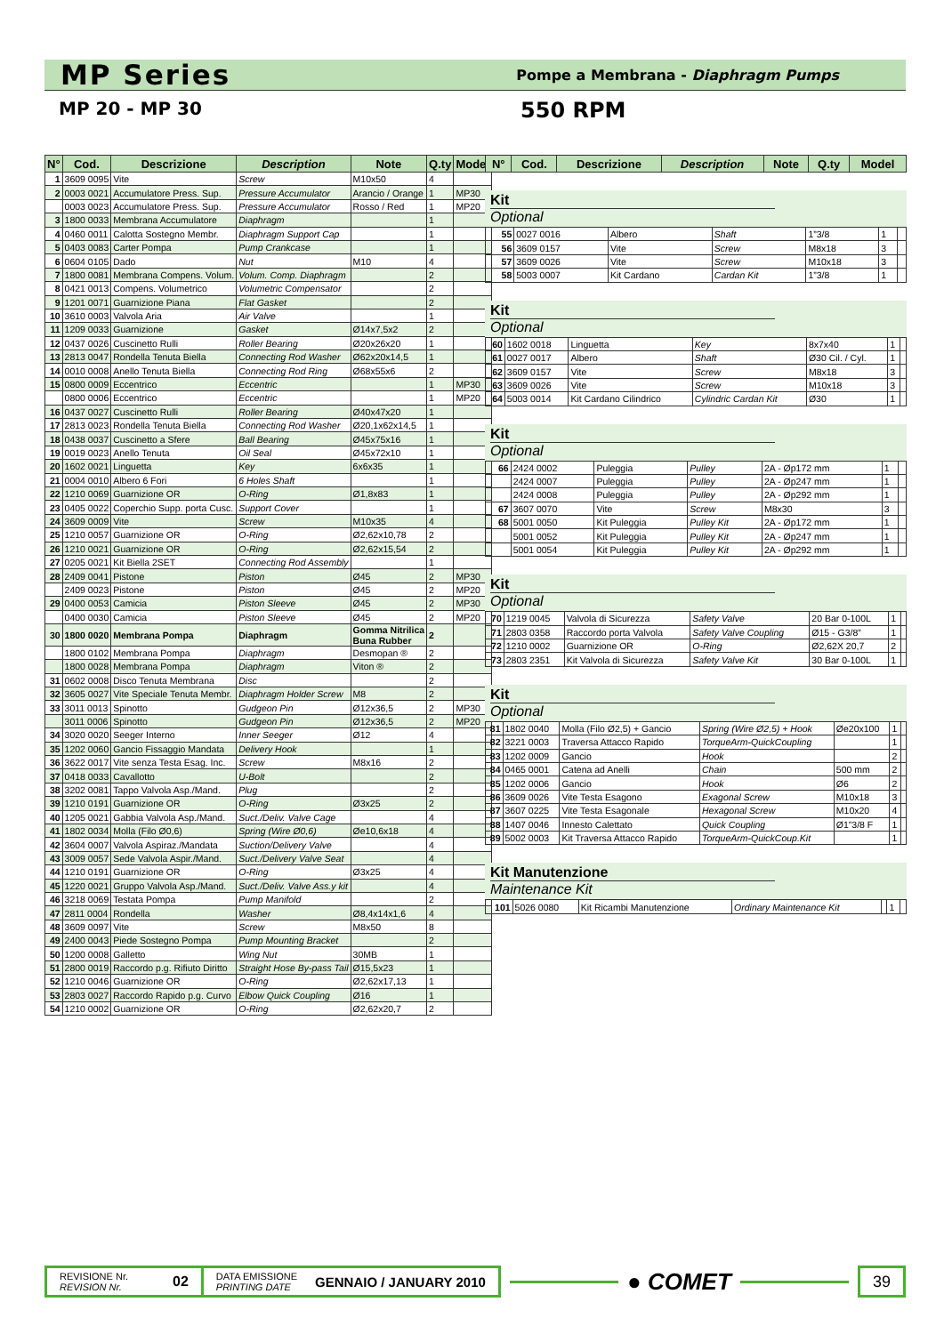MP Series
Pompe a Membrana - Diaphragm Pumps
MP 20 - MP 30 550 RPM
| N° | Cod. | Descrizione | Description | Note | Q.ty | Model |
| --- | --- | --- | --- | --- | --- | --- |
| 1 | 3609 0095 | Vite | Screw | M10x50 | 4 | |
| 2 | 0003 0021 | Accumulatore Press. Sup. | Pressure Accumulator | Arancio / Orange | 1 | MP30 |
| | 0003 0023 | Accumulatore Press. Sup. | Pressure Accumulator | Rosso / Red | 1 | MP20 |
| 3 | 1800 0033 | Membrana Accumulatore | Diaphragm | | 1 | |
| 4 | 0460 0011 | Calotta Sostegno Membr. | Diaphragm Support Cap | | 1 | |
| 5 | 0403 0083 | Carter Pompa | Pump Crankcase | | 1 | |
| 6 | 0604 0105 | Dado | Nut | M10 | 4 | |
| 7 | 1800 0081 | Membrana Compens. Volum. | Volum. Comp. Diaphragm | | 2 | |
| 8 | 0421 0013 | Compens. Volumetrico | Volumetric Compensator | | 2 | |
| 9 | 1201 0071 | Guarnizione Piana | Flat Gasket | | 2 | |
| 10 | 3610 0003 | Valvola Aria | Air Valve | | 1 | |
| 11 | 1209 0033 | Guarnizione | Gasket | Ø14x7,5x2 | 2 | |
| 12 | 0437 0026 | Cuscinetto Rulli | Roller Bearing | Ø20x26x20 | 1 | |
| 13 | 2813 0047 | Rondella Tenuta Biella | Connecting Rod Washer | Ø62x20x14,5 | 1 | |
| 14 | 0010 0008 | Anello Tenuta Biella | Connecting Rod Ring | Ø68x55x6 | 2 | |
| 15 | 0800 0009 | Eccentrico | Eccentric | | 1 | MP30 |
| | 0800 0006 | Eccentrico | Eccentric | | 1 | MP20 |
| 16 | 0437 0027 | Cuscinetto Rulli | Roller Bearing | Ø40x47x20 | 1 | |
| 17 | 2813 0023 | Rondella Tenuta Biella | Connecting Rod Washer | Ø20,1x62x14,5 | 1 | |
| 18 | 0438 0037 | Cuscinetto a Sfere | Ball Bearing | Ø45x75x16 | 1 | |
| 19 | 0019 0023 | Anello Tenuta | Oil Seal | Ø45x72x10 | 1 | |
| 20 | 1602 0021 | Linguetta | Key | 6x6x35 | 1 | |
| 21 | 0004 0010 | Albero 6 Fori | 6 Holes Shaft | | 1 | |
| 22 | 1210 0069 | Guarnizione OR | O-Ring | Ø1,8x83 | 1 | |
| 23 | 0405 0022 | Coperchio Supp. porta Cusc. | Support Cover | | 1 | |
| 24 | 3609 0009 | Vite | Screw | M10x35 | 4 | |
| 25 | 1210 0057 | Guarnizione OR | O-Ring | Ø2,62x10,78 | 2 | |
| 26 | 1210 0021 | Guarnizione OR | O-Ring | Ø2,62x15,54 | 2 | |
| 27 | 0205 0021 | Kit Biella 2SET | Connecting Rod Assembly | | 1 | |
| 28 | 2409 0041 | Pistone | Piston | Ø45 | 2 | MP30 |
| | 2409 0023 | Pistone | Piston | Ø45 | 2 | MP20 |
| 29 | 0400 0053 | Camicia | Piston Sleeve | Ø45 | 2 | MP30 |
| | 0400 0030 | Camicia | Piston Sleeve | Ø45 | 2 | MP20 |
| 30 | 1800 0020 | Membrana Pompa | Diaphragm | Gomma Nitrilica Buna Rubber | 2 | |
| | 1800 0102 | Membrana Pompa | Diaphragm | Desmopan ® | 2 | |
| | 1800 0028 | Membrana Pompa | Diaphragm | Viton ® | 2 | |
| 31 | 0602 0008 | Disco Tenuta Membrana | Disc | | 2 | |
| 32 | 3605 0027 | Vite Speciale Tenuta Membr. | Diaphragm Holder Screw | M8 | 2 | |
| 33 | 3011 0013 | Spinotto | Gudgeon Pin | Ø12x36,5 | 2 | MP30 |
| | 3011 0006 | Spinotto | Gudgeon Pin | Ø12x36,5 | 2 | MP20 |
| 34 | 3020 0020 | Seeger Interno | Inner Seeger | Ø12 | 4 | |
| 35 | 1202 0060 | Gancio Fissaggio Mandata | Delivery Hook | | 1 | |
| 36 | 3622 0017 | Vite senza Testa Esag. Inc. | Screw | M8x16 | 2 | |
| 37 | 0418 0033 | Cavallotto | U-Bolt | | 2 | |
| 38 | 3202 0081 | Tappo Valvola Asp./Mand. | Plug | | 2 | |
| 39 | 1210 0191 | Guarnizione OR | O-Ring | Ø3x25 | 2 | |
| 40 | 1205 0021 | Gabbia Valvola Asp./Mand. | Suct./Deliv. Valve Cage | | 4 | |
| 41 | 1802 0034 | Molla (Filo Ø0,6) | Spring (Wire Ø0,6) | Øe10,6x18 | 4 | |
| 42 | 3604 0007 | Valvola Aspiraz./Mandata | Suction/Delivery Valve | | 4 | |
| 43 | 3009 0057 | Sede Valvola Aspir./Mand. | Suct./Delivery Valve Seat | | 4 | |
| 44 | 1210 0191 | Guarnizione OR | O-Ring | Ø3x25 | 4 | |
| 45 | 1220 0021 | Gruppo Valvola Asp./Mand. | Suct./Deliv. Valve Ass.y kit | | 4 | |
| 46 | 3218 0069 | Testata Pompa | Pump Manifold | | 2 | |
| 47 | 2811 0004 | Rondella | Washer | Ø8,4x14x1,6 | 4 | |
| 48 | 3609 0097 | Vite | Screw | M8x50 | 8 | |
| 49 | 2400 0043 | Piede Sostegno Pompa | Pump Mounting Bracket | | 2 | |
| 50 | 1200 0008 | Galletto | Wing Nut | 30MB | 1 | |
| 51 | 2800 0019 | Raccordo p.g. Rifiuto Diritto | Straight Hose By-pass Tail | Ø15,5x23 | 1 | |
| 52 | 1210 0046 | Guarnizione OR | O-Ring | Ø2,62x17,13 | 1 | |
| 53 | 2803 0027 | Raccordo Rapido p.g. Curvo | Elbow Quick Coupling | Ø16 | 1 | |
| 54 | 1210 0002 | Guarnizione OR | O-Ring | Ø2,62x20,7 | 2 | |
| N° | Cod. | Descrizione | Description | Note | Q.ty | Model |
| --- | --- | --- | --- | --- | --- | --- |
Kit
Optional
| 55 | 0027 0016 | Albero | Shaft | 1”3/8 | 1 | |
| 56 | 3609 0157 | Vite | Screw | M8x18 | 3 | |
| 57 | 3609 0026 | Vite | Screw | M10x18 | 3 | |
| 58 | 5003 0007 | Kit Cardano | Cardan Kit | 1”3/8 | 1 | |
Kit
Optional
| 60 | 1602 0018 | Linguetta | Key | 8x7x40 | 1 | |
| 61 | 0027 0017 | Albero | Shaft | Ø30 Cil. / Cyl. | 1 | |
| 62 | 3609 0157 | Vite | Screw | M8x18 | 3 | |
| 63 | 3609 0026 | Vite | Screw | M10x18 | 3 | |
| 64 | 5003 0014 | Kit Cardano Cilindrico | Cylindric Cardan Kit | Ø30 | 1 | |
Kit
Optional
| 66 | 2424 0002 | Puleggia | Pulley | 2A - Øp172 mm | 1 | |
| | 2424 0007 | Puleggia | Pulley | 2A - Øp247 mm | 1 | |
| | 2424 0008 | Puleggia | Pulley | 2A - Øp292 mm | 1 | |
| 67 | 3607 0070 | Vite | Screw | M8x30 | 3 | |
| 68 | 5001 0050 | Kit Puleggia | Pulley Kit | 2A - Øp172 mm | 1 | |
| | 5001 0052 | Kit Puleggia | Pulley Kit | 2A - Øp247 mm | 1 | |
| | 5001 0054 | Kit Puleggia | Pulley Kit | 2A - Øp292 mm | 1 | |
Kit
Optional
| 70 | 1219 0045 | Valvola di Sicurezza | Safety Valve | 20 Bar 0-100L | 1 | |
| 71 | 2803 0358 | Raccordo porta Valvola | Safety Valve Coupling | Ø15 - G3/8” | 1 | |
| 72 | 1210 0002 | Guarnizione OR | O-Ring | Ø2,62X 20,7 | 2 | |
| 73 | 2803 2351 | Kit Valvola di Sicurezza | Safety Valve Kit | 30 Bar 0-100L | 1 | |
Kit
Optional
| 81 | 1802 0040 | Molla (Filo Ø2,5) + Gancio | Spring (Wire Ø2,5) + Hook | Øe20x100 | 1 | |
| 82 | 3221 0003 | Traversa Attacco Rapido | TorqueArm-QuickCoupling | | 1 | |
| 83 | 1202 0009 | Gancio | Hook | | 2 | |
| 84 | 0465 0001 | Catena ad Anelli | Chain | 500 mm | 2 | |
| 85 | 1202 0006 | Gancio | Hook | Ø6 | 2 | |
| 86 | 3609 0026 | Vite Testa Esagono | Exagonal Screw | M10x18 | 3 | |
| 87 | 3607 0225 | Vite Testa Esagonale | Hexagonal Screw | M10x20 | 4 | |
| 88 | 1407 0046 | Innesto Calettato | Quick Coupling | Ø1”3/8 F | 1 | |
| 89 | 5002 0003 | Kit Traversa Attacco Rapido | TorqueArm-QuickCoup.Kit | | 1 | |
Kit Manutenzione
Maintenance Kit
| 101 | 5026 0080 | Kit Ricambi Manutenzione | Ordinary Maintenance Kit | | 1 | |
REVISIONE Nr.
REVISION Nr.
02
DATA EMISSIONE
PRINTING DATE
GENNAIO / JANUARY 2010
● COMET
39